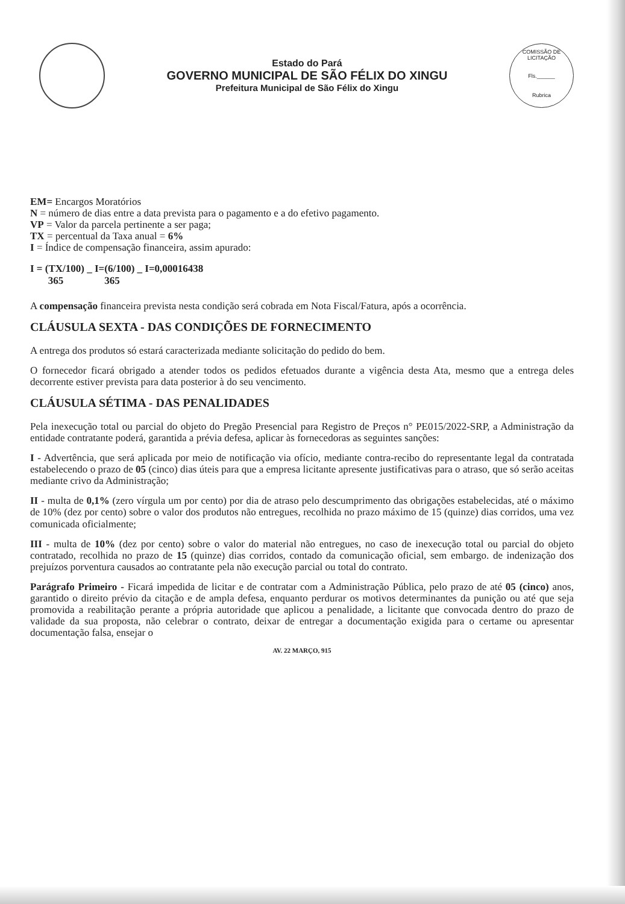Estado do Pará
GOVERNO MUNICIPAL DE SÃO FÉLIX DO XINGU
Prefeitura Municipal de São Félix do Xingu
COMISSÃO DE LICITAÇÃO
Fls.______
Rubrica
EM= Encargos Moratórios
N = número de dias entre a data prevista para o pagamento e a do efetivo pagamento.
VP = Valor da parcela pertinente a ser paga;
TX = percentual da Taxa anual = 6%
I = Índice de compensação financeira, assim apurado:
I = (TX/100) _ I=(6/100) _ I=0,00016438
365 365
A compensação financeira prevista nesta condição será cobrada em Nota Fiscal/Fatura, após a ocorrência.
CLÁUSULA SEXTA - DAS CONDIÇÕES DE FORNECIMENTO
A entrega dos produtos só estará caracterizada mediante solicitação do pedido do bem.
O fornecedor ficará obrigado a atender todos os pedidos efetuados durante a vigência desta Ata, mesmo que a entrega deles decorrente estiver prevista para data posterior à do seu vencimento.
CLÁUSULA SÉTIMA - DAS PENALIDADES
Pela inexecução total ou parcial do objeto do Pregão Presencial para Registro de Preços n° PE015/2022-SRP, a Administração da entidade contratante poderá, garantida a prévia defesa, aplicar às fornecedoras as seguintes sanções:
I - Advertência, que será aplicada por meio de notificação via ofício, mediante contra-recibo do representante legal da contratada estabelecendo o prazo de 05 (cinco) dias úteis para que a empresa licitante apresente justificativas para o atraso, que só serão aceitas mediante crivo da Administração;
II - multa de 0,1% (zero vírgula um por cento) por dia de atraso pelo descumprimento das obrigações estabelecidas, até o máximo de 10% (dez por cento) sobre o valor dos produtos não entregues, recolhida no prazo máximo de 15 (quinze) dias corridos, uma vez comunicada oficialmente;
III - multa de 10% (dez por cento) sobre o valor do material não entregues, no caso de inexecução total ou parcial do objeto contratado, recolhida no prazo de 15 (quinze) dias corridos, contado da comunicação oficial, sem embargo. de indenização dos prejuízos porventura causados ao contratante pela não execução parcial ou total do contrato.
Parágrafo Primeiro - Ficará impedida de licitar e de contratar com a Administração Pública, pelo prazo de até 05 (cinco) anos, garantido o direito prévio da citação e de ampla defesa, enquanto perdurar os motivos determinantes da punição ou até que seja promovida a reabilitação perante a própria autoridade que aplicou a penalidade, a licitante que convocada dentro do prazo de validade da sua proposta, não celebrar o contrato, deixar de entregar a documentação exigida para o certame ou apresentar documentação falsa, ensejar o
AV. 22 MARÇO, 915